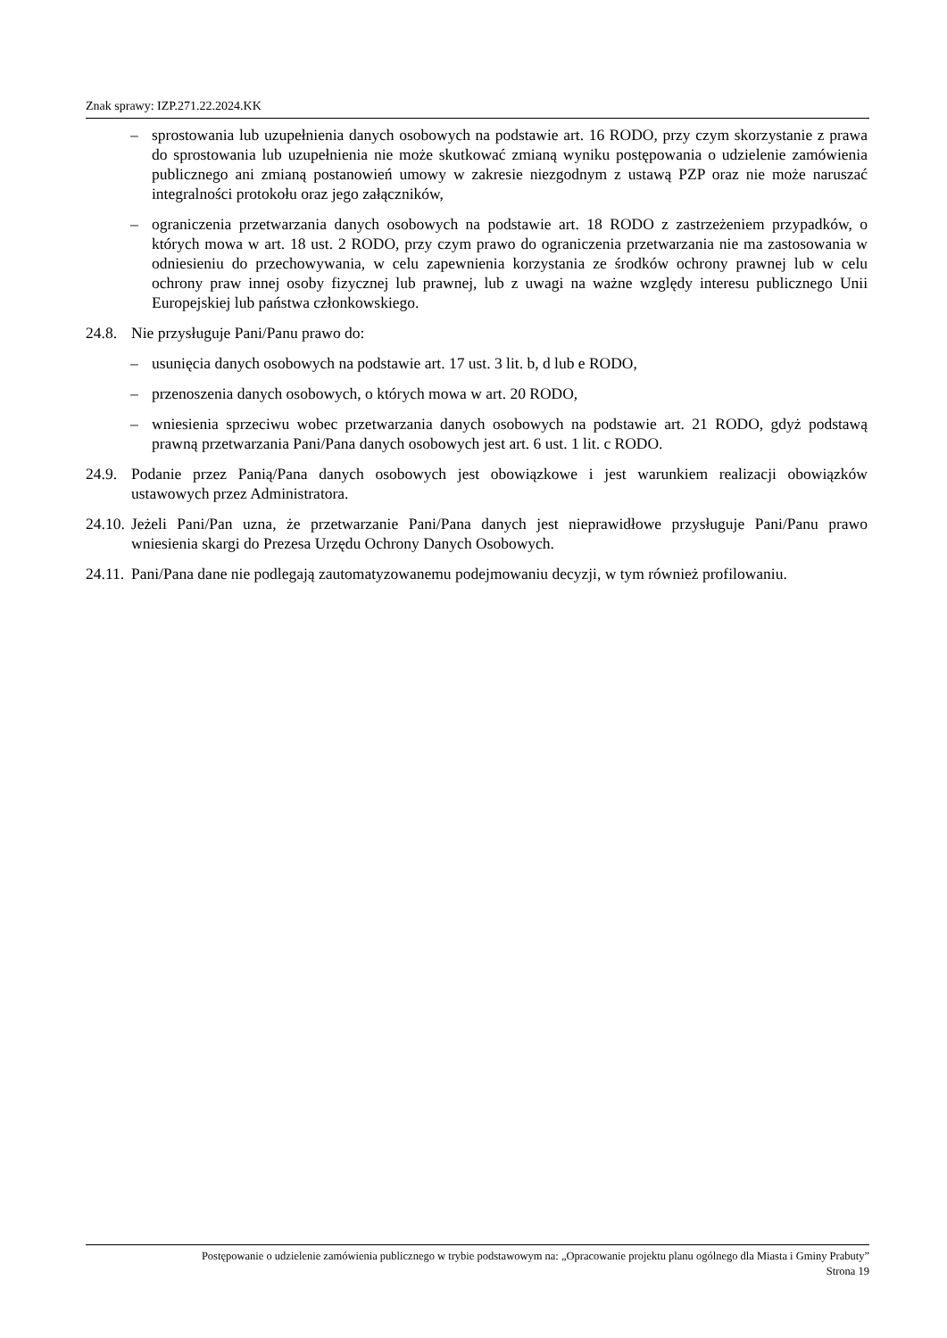Znak sprawy: IZP.271.22.2024.KK
– sprostowania lub uzupełnienia danych osobowych na podstawie art. 16 RODO, przy czym skorzystanie z prawa do sprostowania lub uzupełnienia nie może skutkować zmianą wyniku postępowania o udzielenie zamówienia publicznego ani zmianą postanowień umowy w zakresie niezgodnym z ustawą PZP oraz nie może naruszać integralności protokołu oraz jego załączników,
– ograniczenia przetwarzania danych osobowych na podstawie art. 18 RODO z zastrzeżeniem przypadków, o których mowa w art. 18 ust. 2 RODO, przy czym prawo do ograniczenia przetwarzania nie ma zastosowania w odniesieniu do przechowywania, w celu zapewnienia korzystania ze środków ochrony prawnej lub w celu ochrony praw innej osoby fizycznej lub prawnej, lub z uwagi na ważne względy interesu publicznego Unii Europejskiej lub państwa członkowskiego.
24.8. Nie przysługuje Pani/Panu prawo do:
– usunięcia danych osobowych na podstawie art. 17 ust. 3 lit. b, d lub e RODO,
– przenoszenia danych osobowych, o których mowa w art. 20 RODO,
– wniesienia sprzeciwu wobec przetwarzania danych osobowych na podstawie art. 21 RODO, gdyż podstawą prawną przetwarzania Pani/Pana danych osobowych jest art. 6 ust. 1 lit. c RODO.
24.9. Podanie przez Panią/Pana danych osobowych jest obowiązkowe i jest warunkiem realizacji obowiązków ustawowych przez Administratora.
24.10. Jeżeli Pani/Pan uzna, że przetwarzanie Pani/Pana danych jest nieprawidłowe przysługuje Pani/Panu prawo wniesienia skargi do Prezesa Urzędu Ochrony Danych Osobowych.
24.11. Pani/Pana dane nie podlegają zautomatyzowanemu podejmowaniu decyzji, w tym również profilowaniu.
Postępowanie o udzielenie zamówienia publicznego w trybie podstawowym na: „Opracowanie projektu planu ogólnego dla Miasta i Gminy Prabuty”
Strona 19